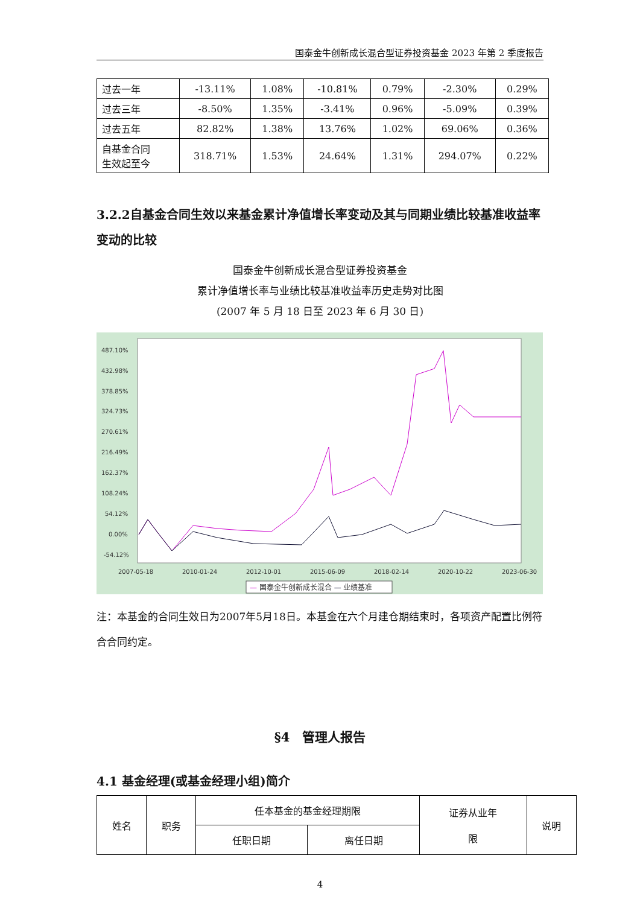国泰金牛创新成长混合型证券投资基金 2023 年第 2 季度报告
| 过去一年 | -13.11% | 1.08% | -10.81% | 0.79% | -2.30% | 0.29% |
| 过去三年 | -8.50% | 1.35% | -3.41% | 0.96% | -5.09% | 0.39% |
| 过去五年 | 82.82% | 1.38% | 13.76% | 1.02% | 69.06% | 0.36% |
| 自基金合同 生效起至今 | 318.71% | 1.53% | 24.64% | 1.31% | 294.07% | 0.22% |
3.2.2自基金合同生效以来基金累计净值增长率变动及其与同期业绩比较基准收益率变动的比较
国泰金牛创新成长混合型证券投资基金
累计净值增长率与业绩比较基准收益率历史走势对比图
(2007 年 5 月 18 日至 2023 年 6 月 30 日)
487.10%
432.98%
378.85%
324.73%
270.61%
216.49%
162.37%
108.24%
54.12%
0.00%
-54.12%
2007-05-18
2010-01-24
2012-10-01
2015-06-09
2018-02-14
2020-10-22
2023-06-30
— 国泰金牛创新成长混合 — 业绩基准
注：本基金的合同生效日为2007年5月18日。本基金在六个月建仓期结束时，各项资产配置比例符合合同约定。
§4　管理人报告
4.1 基金经理(或基金经理小组)简介
| 姓名 | 职务 | 任本基金的基金经理期限 | | 证券从业年 限 | 说明 |
| | | 任职日期 | 离任日期 | | |
4